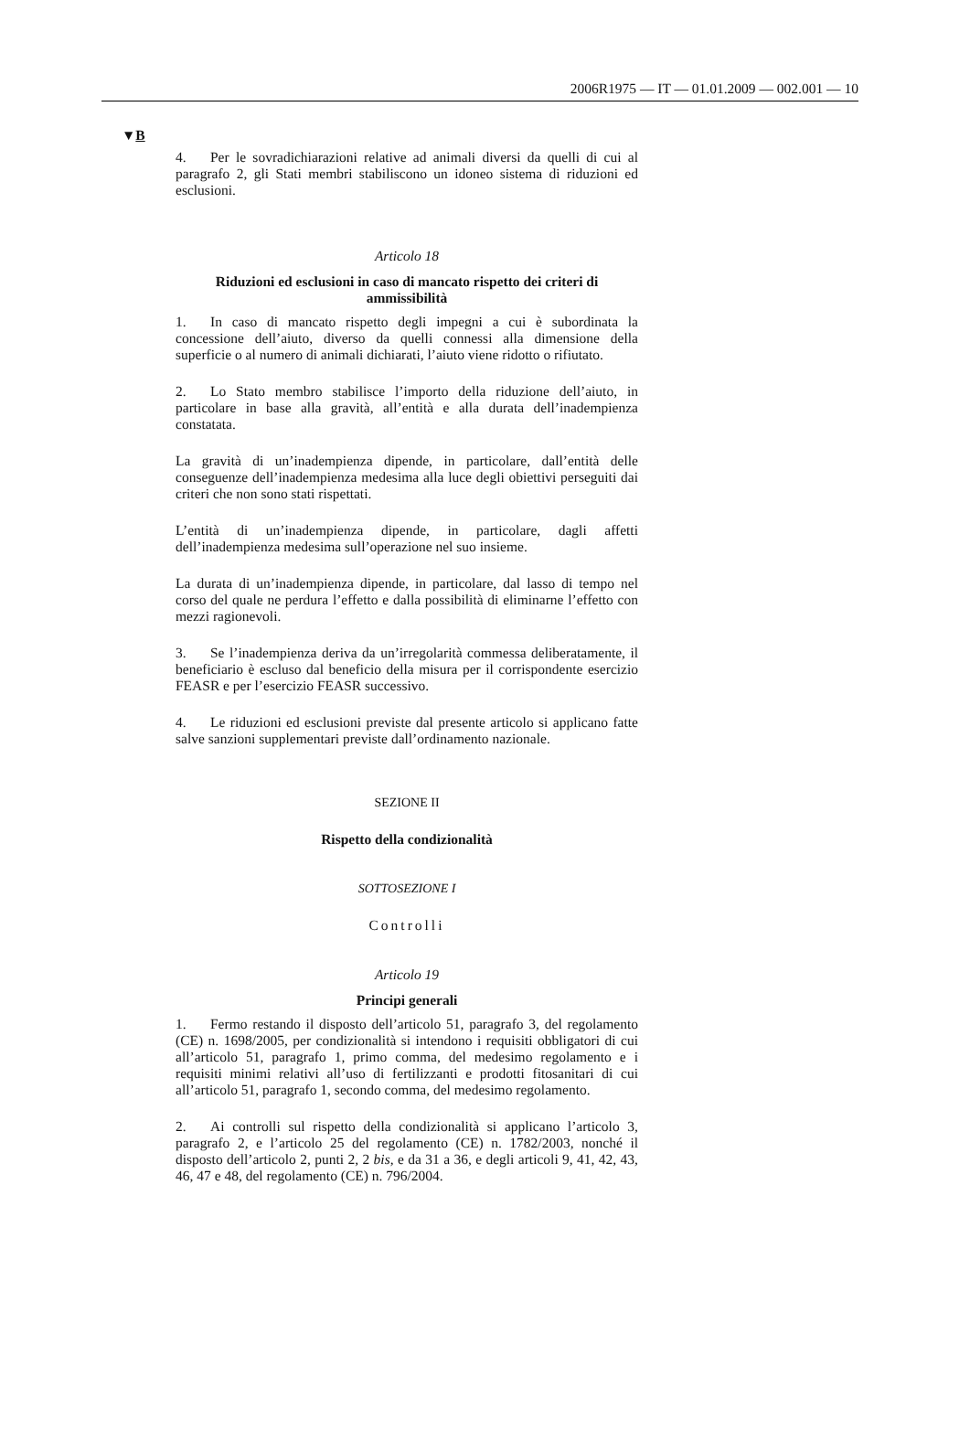2006R1975 — IT — 01.01.2009 — 002.001 — 10
▼B
4. Per le sovradichiarazioni relative ad animali diversi da quelli di cui al paragrafo 2, gli Stati membri stabiliscono un idoneo sistema di riduzioni ed esclusioni.
Articolo 18
Riduzioni ed esclusioni in caso di mancato rispetto dei criteri di ammissibilità
1. In caso di mancato rispetto degli impegni a cui è subordinata la concessione dell’aiuto, diverso da quelli connessi alla dimensione della superficie o al numero di animali dichiarati, l’aiuto viene ridotto o rifiutato.
2. Lo Stato membro stabilisce l’importo della riduzione dell’aiuto, in particolare in base alla gravità, all’entità e alla durata dell’inadempienza constatata.
La gravità di un’inadempienza dipende, in particolare, dall’entità delle conseguenze dell’inadempienza medesima alla luce degli obiettivi perseguiti dai criteri che non sono stati rispettati.
L’entità di un’inadempienza dipende, in particolare, dagli affetti dell’inadempienza medesima sull’operazione nel suo insieme.
La durata di un’inadempienza dipende, in particolare, dal lasso di tempo nel corso del quale ne perdura l’effetto e dalla possibilità di eliminarne l’effetto con mezzi ragionevoli.
3. Se l’inadempienza deriva da un’irregolarità commessa deliberatamente, il beneficiario è escluso dal beneficio della misura per il corrispondente esercizio FEASR e per l’esercizio FEASR successivo.
4. Le riduzioni ed esclusioni previste dal presente articolo si applicano fatte salve sanzioni supplementari previste dall’ordinamento nazionale.
SEZIONE II
Rispetto della condizionalità
SOTTOSEZIONE I
Controlli
Articolo 19
Principi generali
1. Fermo restando il disposto dell’articolo 51, paragrafo 3, del regolamento (CE) n. 1698/2005, per condizionalità si intendono i requisiti obbligatori di cui all’articolo 51, paragrafo 1, primo comma, del medesimo regolamento e i requisiti minimi relativi all’uso di fertilizzanti e prodotti fitosanitari di cui all’articolo 51, paragrafo 1, secondo comma, del medesimo regolamento.
2. Ai controlli sul rispetto della condizionalità si applicano l’articolo 3, paragrafo 2, e l’articolo 25 del regolamento (CE) n. 1782/2003, nonché il disposto dell’articolo 2, punti 2, 2 bis, e da 31 a 36, e degli articoli 9, 41, 42, 43, 46, 47 e 48, del regolamento (CE) n. 796/2004.